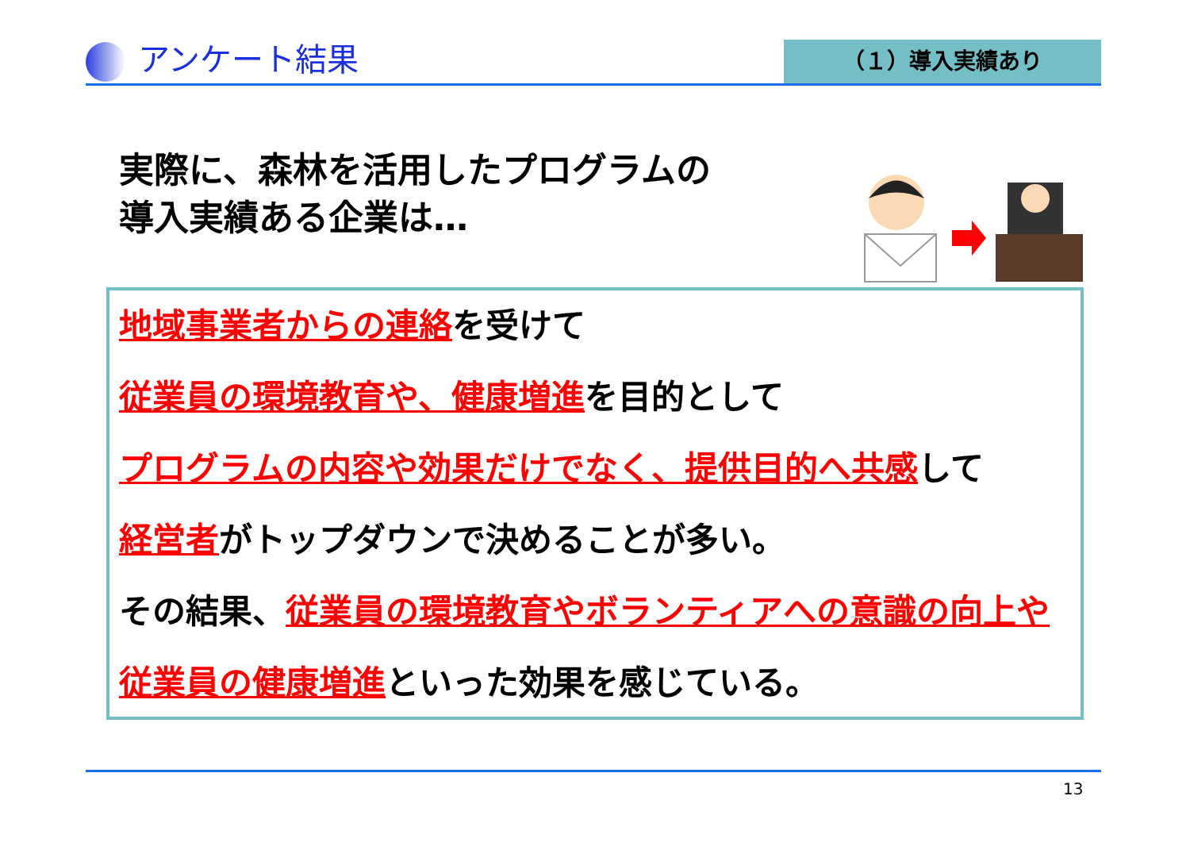アンケート結果
（１）導入実績あり
実際に、森林を活用したプログラムの
導入実績ある企業は…
地域事業者からの連絡を受けて
従業員の環境教育や、健康増進を目的として
プログラムの内容や効果だけでなく、提供目的へ共感して
経営者がトップダウンで決めることが多い。
その結果、従業員の環境教育やボランティアへの意識の向上や従業員の健康増進といった効果を感じている。
13